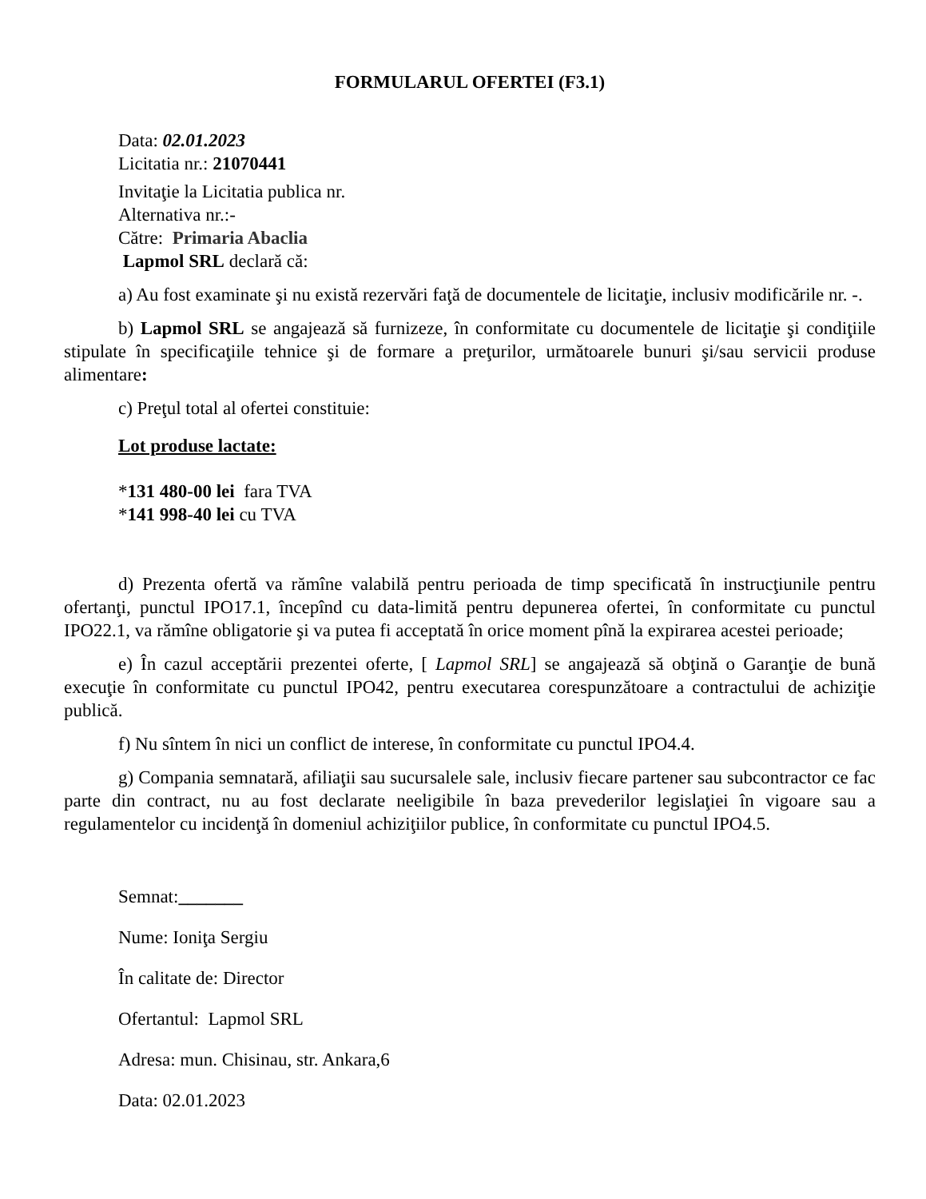FORMULARUL OFERTEI (F3.1)
Data: 02.01.2023
Licitatia nr.: 21070441
Invitaţie la Licitatia publica nr.
Alternativa nr.:-
Către: Primaria Abaclia
Lapmol SRL declară că:
a) Au fost examinate şi nu există rezervări faţă de documentele de licitaţie, inclusiv modificările nr. -.
b) Lapmol SRL se angajează să furnizeze, în conformitate cu documentele de licitaţie şi condiţiile stipulate în specificaţiile tehnice şi de formare a preţurilor, următoarele bunuri şi/sau servicii produse alimentare:
c) Preţul total al ofertei constituie:
Lot produse lactate:
*131 480-00 lei fara TVA
*141 998-40 lei cu TVA
d) Prezenta ofertă va rămîne valabilă pentru perioada de timp specificată în instrucţiunile pentru ofertanţi, punctul IPO17.1, începînd cu data-limită pentru depunerea ofertei, în conformitate cu punctul IPO22.1, va rămîne obligatorie şi va putea fi acceptată în orice moment pînă la expirarea acestei perioade;
e) În cazul acceptării prezentei oferte, [ Lapmol SRL] se angajează să obţină o Garanţie de bună execuţie în conformitate cu punctul IPO42, pentru executarea corespunzătoare a contractului de achiziţie publică.
f) Nu sîntem în nici un conflict de interese, în conformitate cu punctul IPO4.4.
g) Compania semnatară, afiliaţii sau sucursalele sale, inclusiv fiecare partener sau subcontractor ce fac parte din contract, nu au fost declarate neeligibile în baza prevederilor legislaţiei în vigoare sau a regulamentelor cu incidenţă în domeniul achiziţiilor publice, în conformitate cu punctul IPO4.5.
Semnat:_______
Nume: Ioniţa Sergiu
În calitate de: Director
Ofertantul: Lapmol SRL
Adresa: mun. Chisinau, str. Ankara,6
Data: 02.01.2023